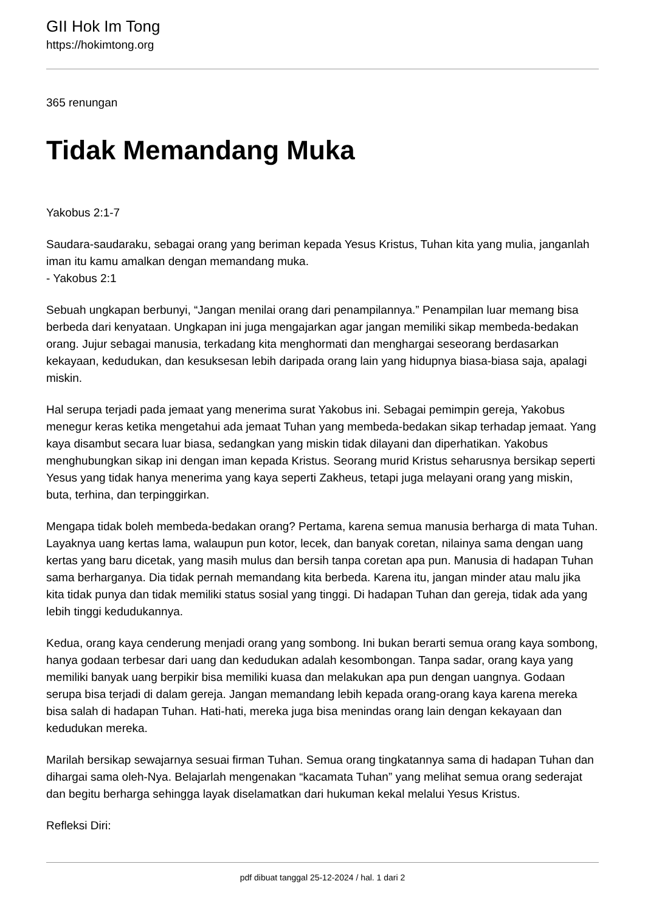GII Hok Im Tong
https://hokimtong.org
365 renungan
Tidak Memandang Muka
Yakobus 2:1-7
Saudara-saudaraku, sebagai orang yang beriman kepada Yesus Kristus, Tuhan kita yang mulia, janganlah iman itu kamu amalkan dengan memandang muka.
- Yakobus 2:1
Sebuah ungkapan berbunyi, “Jangan menilai orang dari penampilannya.” Penampilan luar memang bisa berbeda dari kenyataan. Ungkapan ini juga mengajarkan agar jangan memiliki sikap membeda-bedakan orang. Jujur sebagai manusia, terkadang kita menghormati dan menghargai seseorang berdasarkan kekayaan, kedudukan, dan kesuksesan lebih daripada orang lain yang hidupnya biasa-biasa saja, apalagi miskin.
Hal serupa terjadi pada jemaat yang menerima surat Yakobus ini. Sebagai pemimpin gereja, Yakobus menegur keras ketika mengetahui ada jemaat Tuhan yang membeda-bedakan sikap terhadap jemaat. Yang kaya disambut secara luar biasa, sedangkan yang miskin tidak dilayani dan diperhatikan. Yakobus menghubungkan sikap ini dengan iman kepada Kristus. Seorang murid Kristus seharusnya bersikap seperti Yesus yang tidak hanya menerima yang kaya seperti Zakheus, tetapi juga melayani orang yang miskin, buta, terhina, dan terpinggirkan.
Mengapa tidak boleh membeda-bedakan orang? Pertama, karena semua manusia berharga di mata Tuhan. Layaknya uang kertas lama, walaupun pun kotor, lecek, dan banyak coretan, nilainya sama dengan uang kertas yang baru dicetak, yang masih mulus dan bersih tanpa coretan apa pun. Manusia di hadapan Tuhan sama berharganya. Dia tidak pernah memandang kita berbeda. Karena itu, jangan minder atau malu jika kita tidak punya dan tidak memiliki status sosial yang tinggi. Di hadapan Tuhan dan gereja, tidak ada yang lebih tinggi kedudukannya.
Kedua, orang kaya cenderung menjadi orang yang sombong. Ini bukan berarti semua orang kaya sombong, hanya godaan terbesar dari uang dan kedudukan adalah kesombongan. Tanpa sadar, orang kaya yang memiliki banyak uang berpikir bisa memiliki kuasa dan melakukan apa pun dengan uangnya. Godaan serupa bisa terjadi di dalam gereja. Jangan memandang lebih kepada orang-orang kaya karena mereka bisa salah di hadapan Tuhan. Hati-hati, mereka juga bisa menindas orang lain dengan kekayaan dan kedudukan mereka.
Marilah bersikap sewajarnya sesuai firman Tuhan. Semua orang tingkatannya sama di hadapan Tuhan dan dihargai sama oleh-Nya. Belajarlah mengenakan “kacamata Tuhan” yang melihat semua orang sederajat dan begitu berharga sehingga layak diselamatkan dari hukuman kekal melalui Yesus Kristus.
Refleksi Diri:
pdf dibuat tanggal 25-12-2024 / hal. 1 dari 2